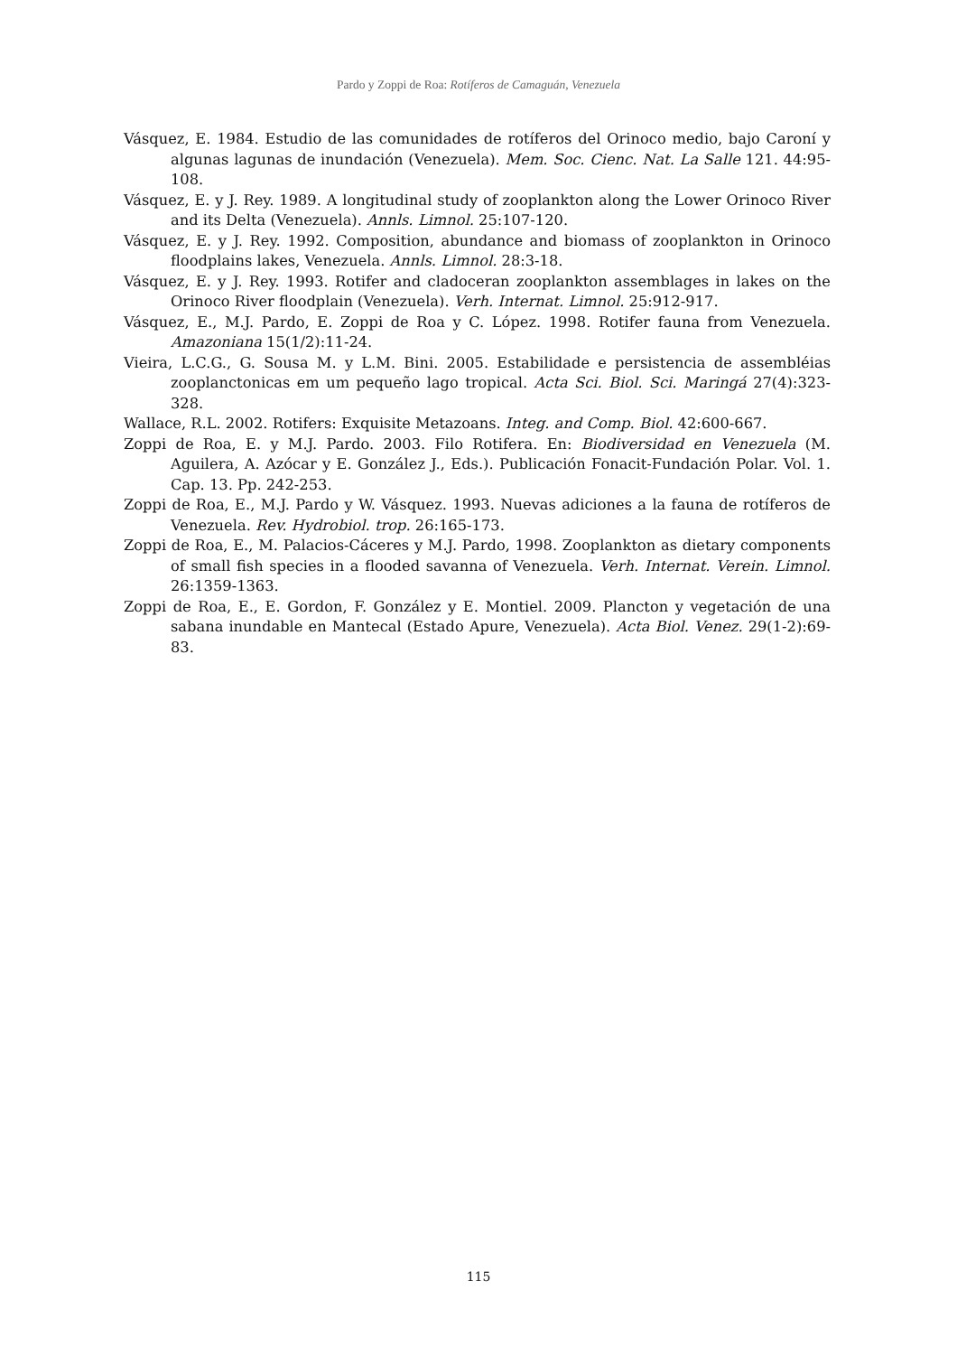Pardo y Zoppi de Roa: Rotíferos de Camaguán, Venezuela
Vásquez, E. 1984. Estudio de las comunidades de rotíferos del Orinoco medio, bajo Caroní y algunas lagunas de inundación (Venezuela). Mem. Soc. Cienc. Nat. La Salle 121. 44:95-108.
Vásquez, E. y J. Rey. 1989. A longitudinal study of zooplankton along the Lower Orinoco River and its Delta (Venezuela). Annls. Limnol. 25:107-120.
Vásquez, E. y J. Rey. 1992. Composition, abundance and biomass of zooplankton in Orinoco floodplains lakes, Venezuela. Annls. Limnol. 28:3-18.
Vásquez, E. y J. Rey. 1993. Rotifer and cladoceran zooplankton assemblages in lakes on the Orinoco River floodplain (Venezuela). Verh. Internat. Limnol. 25:912-917.
Vásquez, E., M.J. Pardo, E. Zoppi de Roa y C. López. 1998. Rotifer fauna from Venezuela. Amazoniana 15(1/2):11-24.
Vieira, L.C.G., G. Sousa M. y L.M. Bini. 2005. Estabilidade e persistencia de assembléias zooplanctonicas em um pequeño lago tropical. Acta Sci. Biol. Sci. Maringá 27(4):323-328.
Wallace, R.L. 2002. Rotifers: Exquisite Metazoans. Integ. and Comp. Biol. 42:600-667.
Zoppi de Roa, E. y M.J. Pardo. 2003. Filo Rotifera. En: Biodiversidad en Venezuela (M. Aguilera, A. Azócar y E. González J., Eds.). Publicación Fonacit-Fundación Polar. Vol. 1. Cap. 13. Pp. 242-253.
Zoppi de Roa, E., M.J. Pardo y W. Vásquez. 1993. Nuevas adiciones a la fauna de rotíferos de Venezuela. Rev. Hydrobiol. trop. 26:165-173.
Zoppi de Roa, E., M. Palacios-Cáceres y M.J. Pardo, 1998. Zooplankton as dietary components of small fish species in a flooded savanna of Venezuela. Verh. Internat. Verein. Limnol. 26:1359-1363.
Zoppi de Roa, E., E. Gordon, F. González y E. Montiel. 2009. Plancton y vegetación de una sabana inundable en Mantecal (Estado Apure, Venezuela). Acta Biol. Venez. 29(1-2):69-83.
115